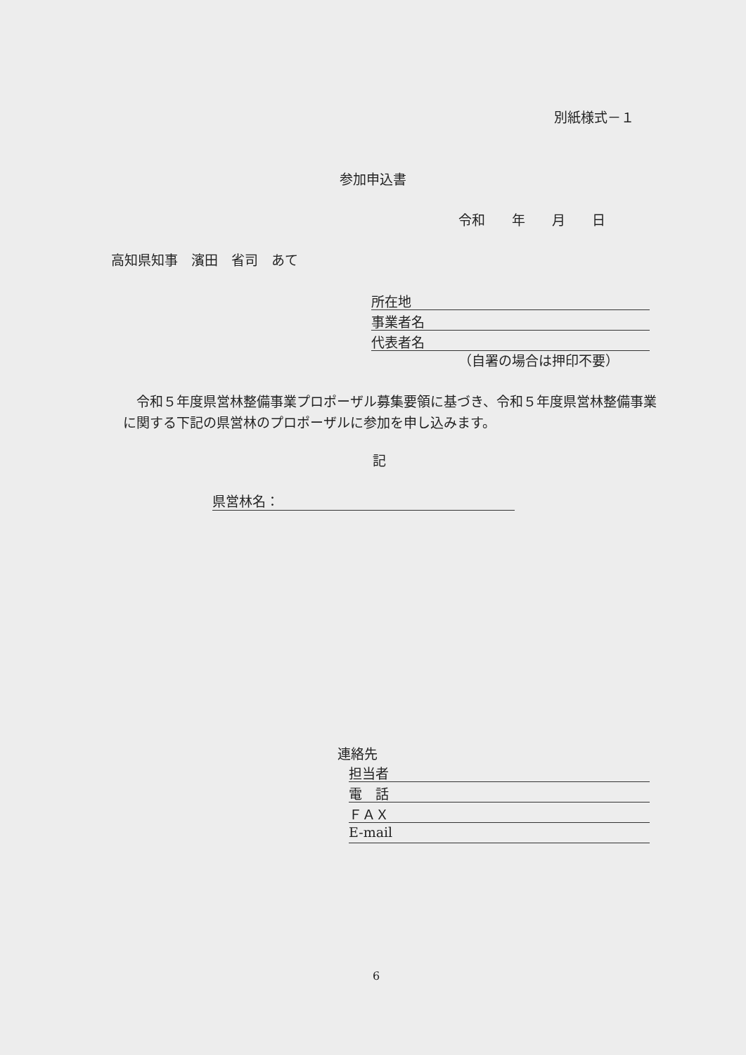別紙様式－１
参加申込書
令和　　年　　月　　日
高知県知事　濱田　省司　あて
所在地
事業者名
代表者名
（自署の場合は押印不要）
　令和５年度県営林整備事業プロポーザル募集要領に基づき、令和５年度県営林整備事業に関する下記の県営林のプロポーザルに参加を申し込みます。
記
県営林名：
連絡先
担当者
電　話
ＦＡＸ
E-mail
6